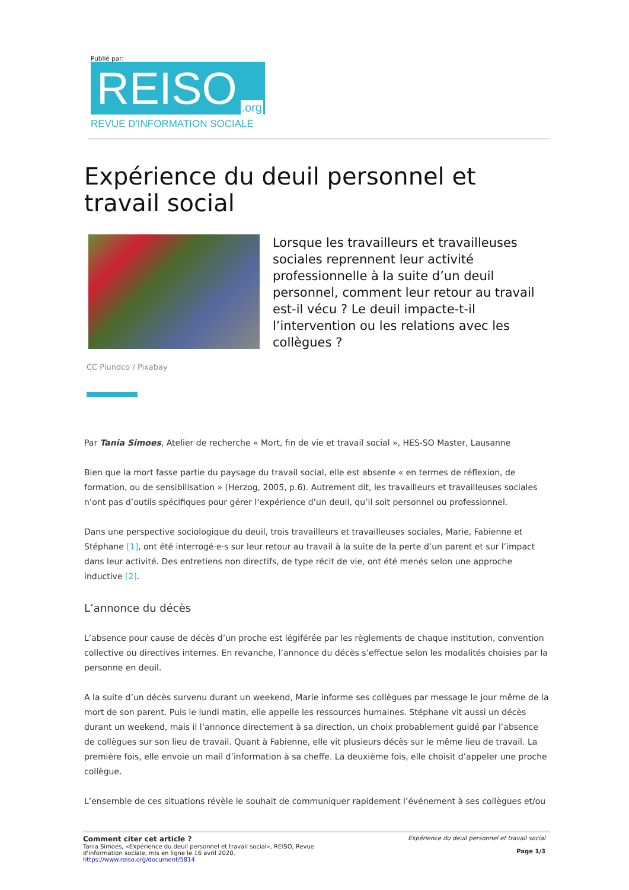Publié par:
REISO.org
REVUE D'INFORMATION SOCIALE
Expérience du deuil personnel et travail social
Lorsque les travailleurs et travailleuses sociales reprennent leur activité professionnelle à la suite d’un deuil personnel, comment leur retour au travail est-il vécu ? Le deuil impacte-t-il l’intervention ou les relations avec les collègues ?
CC Piundco / Pixabay
Par Tania Simoes, Atelier de recherche « Mort, fin de vie et travail social », HES-SO Master, Lausanne
Bien que la mort fasse partie du paysage du travail social, elle est absente « en termes de réflexion, de formation, ou de sensibilisation » (Herzog, 2005, p.6). Autrement dit, les travailleurs et travailleuses sociales n’ont pas d’outils spécifiques pour gérer l’expérience d’un deuil, qu’il soit personnel ou professionnel.
Dans une perspective sociologique du deuil, trois travailleurs et travailleuses sociales, Marie, Fabienne et Stéphane [1], ont été interrogé·e·s sur leur retour au travail à la suite de la perte d’un parent et sur l’impact dans leur activité. Des entretiens non directifs, de type récit de vie, ont été menés selon une approche inductive [2].
L’annonce du décès
L’absence pour cause de décès d’un proche est légiférée par les règlements de chaque institution, convention collective ou directives internes. En revanche, l’annonce du décès s’effectue selon les modalités choisies par la personne en deuil.
A la suite d’un décès survenu durant un weekend, Marie informe ses collègues par message le jour même de la mort de son parent. Puis le lundi matin, elle appelle les ressources humaines. Stéphane vit aussi un décès durant un weekend, mais il l’annonce directement à sa direction, un choix probablement guidé par l’absence de collègues sur son lieu de travail. Quant à Fabienne, elle vit plusieurs décès sur le même lieu de travail. La première fois, elle envoie un mail d’information à sa cheffe. La deuxième fois, elle choisit d’appeler une proche collègue.
L’ensemble de ces situations révèle le souhait de communiquer rapidement l’événement à ses collègues et/ou
Comment citer cet article ?
Tania Simoes, «Expérience du deuil personnel et travail social», REISO, Revue
d'information sociale, mis en ligne le 16 avril 2020,
https://www.reiso.org/document/5814
Expérience du deuil personnel et travail social
Page 1/3